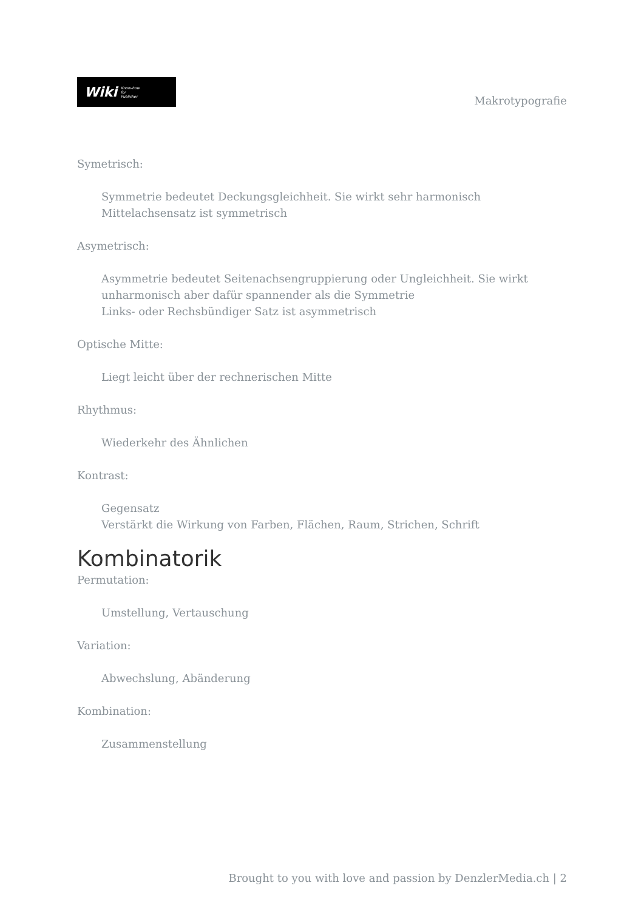Wiki Know-how
for
Publisher
Makrotypografie
Symetrisch:
Symmetrie bedeutet Deckungsgleichheit. Sie wirkt sehr harmonisch
Mittelachsensatz ist symmetrisch
Asymetrisch:
Asymmetrie bedeutet Seitenachsengruppierung oder Ungleichheit. Sie wirkt unharmonisch aber dafür spannender als die Symmetrie
Links- oder Rechsbündiger Satz ist asymmetrisch
Optische Mitte:
Liegt leicht über der rechnerischen Mitte
Rhythmus:
Wiederkehr des Ähnlichen
Kontrast:
Gegensatz
Verstärkt die Wirkung von Farben, Flächen, Raum, Strichen, Schrift
Kombinatorik
Permutation:
Umstellung, Vertauschung
Variation:
Abwechslung, Abänderung
Kombination:
Zusammenstellung
Brought to you with love and passion by DenzlerMedia.ch | 2